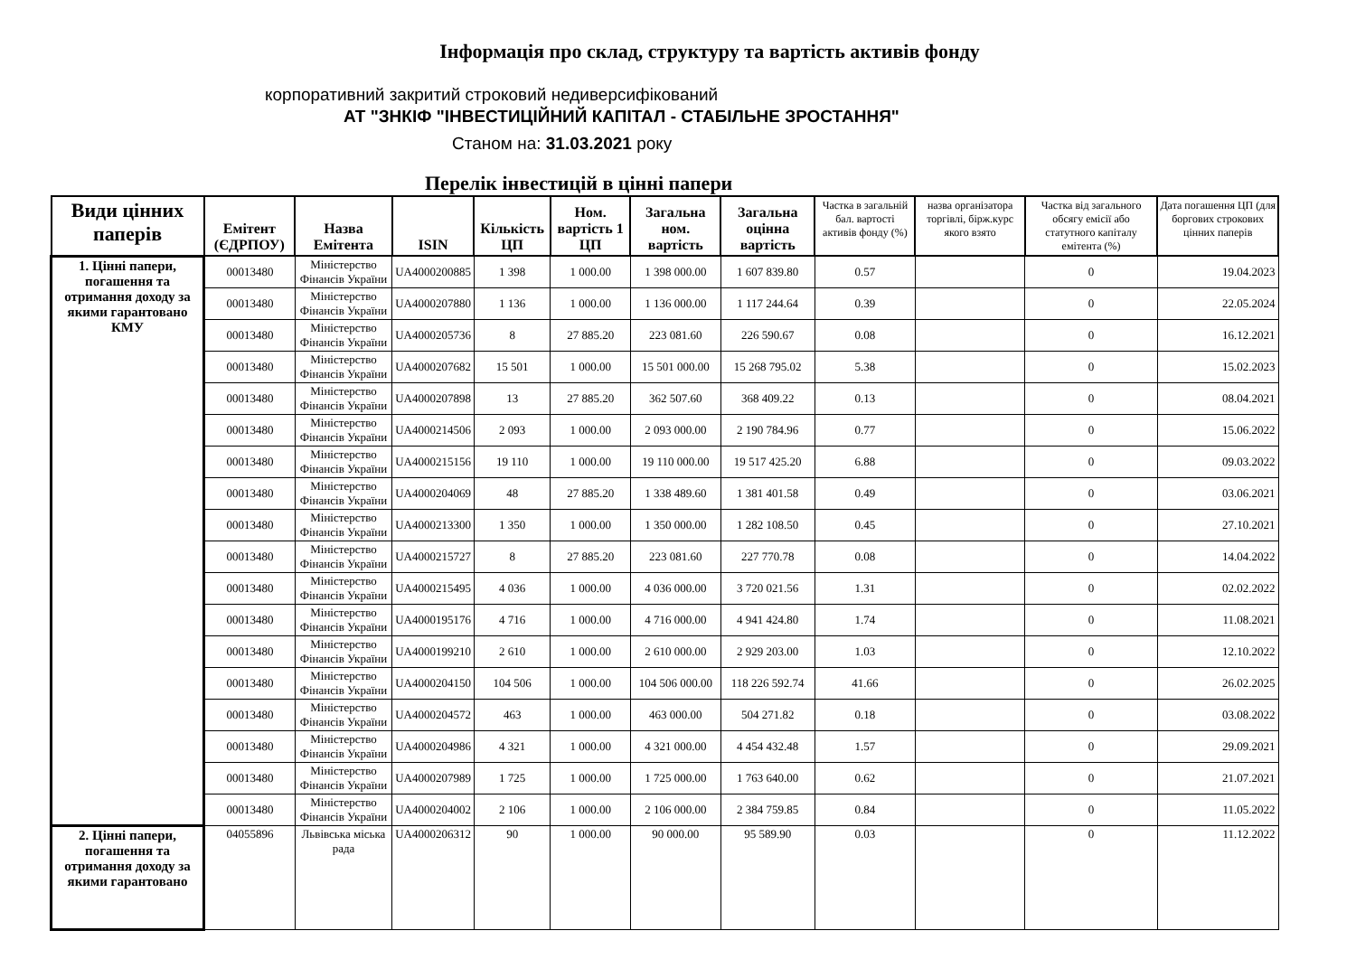Інформація про склад, структуру та вартість активів фонду
корпоративний закритий строковий недиверсифікований
АТ "ЗНКІФ "ІНВЕСТИЦІЙНИЙ КАПІТАЛ - СТАБІЛЬНЕ ЗРОСТАННЯ"
Станом на: 31.03.2021 року
Перелік інвестицій в цінні папери
| Види цінних паперів | Емітент (ЄДРПОУ) | Назва Емітента | ISIN | Кількість ЦП | Ном. вартість 1 ЦП | Загальна ном. вартість | Загальна оцінна вартість | Частка в загальній бал. вартості активів фонду (%) | назва організатора торгівлі, бірж.курс якого взято | Частка від загального обсягу емісії або статутного капіталу емітента (%) | Дата погашення ЦП (для боргових строкових цінних паперів |
| --- | --- | --- | --- | --- | --- | --- | --- | --- | --- | --- | --- |
| 1. Цінні папери, погашення та отримання доходу за якими гарантовано КМУ | 00013480 | Міністерство Фінансів України | UA4000200885 | 1 398 | 1 000.00 | 1 398 000.00 | 1 607 839.80 | 0.57 | | 0 | 19.04.2023 |
| | 00013480 | Міністерство Фінансів України | UA4000207880 | 1 136 | 1 000.00 | 1 136 000.00 | 1 117 244.64 | 0.39 | | 0 | 22.05.2024 |
| | 00013480 | Міністерство Фінансів України | UA4000205736 | 8 | 27 885.20 | 223 081.60 | 226 590.67 | 0.08 | | 0 | 16.12.2021 |
| | 00013480 | Міністерство Фінансів України | UA4000207682 | 15 501 | 1 000.00 | 15 501 000.00 | 15 268 795.02 | 5.38 | | 0 | 15.02.2023 |
| | 00013480 | Міністерство Фінансів України | UA4000207898 | 13 | 27 885.20 | 362 507.60 | 368 409.22 | 0.13 | | 0 | 08.04.2021 |
| | 00013480 | Міністерство Фінансів України | UA4000214506 | 2 093 | 1 000.00 | 2 093 000.00 | 2 190 784.96 | 0.77 | | 0 | 15.06.2022 |
| | 00013480 | Міністерство Фінансів України | UA4000215156 | 19 110 | 1 000.00 | 19 110 000.00 | 19 517 425.20 | 6.88 | | 0 | 09.03.2022 |
| | 00013480 | Міністерство Фінансів України | UA4000204069 | 48 | 27 885.20 | 1 338 489.60 | 1 381 401.58 | 0.49 | | 0 | 03.06.2021 |
| | 00013480 | Міністерство Фінансів України | UA4000213300 | 1 350 | 1 000.00 | 1 350 000.00 | 1 282 108.50 | 0.45 | | 0 | 27.10.2021 |
| | 00013480 | Міністерство Фінансів України | UA4000215727 | 8 | 27 885.20 | 223 081.60 | 227 770.78 | 0.08 | | 0 | 14.04.2022 |
| | 00013480 | Міністерство Фінансів України | UA4000215495 | 4 036 | 1 000.00 | 4 036 000.00 | 3 720 021.56 | 1.31 | | 0 | 02.02.2022 |
| | 00013480 | Міністерство Фінансів України | UA4000195176 | 4 716 | 1 000.00 | 4 716 000.00 | 4 941 424.80 | 1.74 | | 0 | 11.08.2021 |
| | 00013480 | Міністерство Фінансів України | UA4000199210 | 2 610 | 1 000.00 | 2 610 000.00 | 2 929 203.00 | 1.03 | | 0 | 12.10.2022 |
| | 00013480 | Міністерство Фінансів України | UA4000204150 | 104 506 | 1 000.00 | 104 506 000.00 | 118 226 592.74 | 41.66 | | 0 | 26.02.2025 |
| | 00013480 | Міністерство Фінансів України | UA4000204572 | 463 | 1 000.00 | 463 000.00 | 504 271.82 | 0.18 | | 0 | 03.08.2022 |
| | 00013480 | Міністерство Фінансів України | UA4000204986 | 4 321 | 1 000.00 | 4 321 000.00 | 4 454 432.48 | 1.57 | | 0 | 29.09.2021 |
| | 00013480 | Міністерство Фінансів України | UA4000207989 | 1 725 | 1 000.00 | 1 725 000.00 | 1 763 640.00 | 0.62 | | 0 | 21.07.2021 |
| | 00013480 | Міністерство Фінансів України | UA4000204002 | 2 106 | 1 000.00 | 2 106 000.00 | 2 384 759.85 | 0.84 | | 0 | 11.05.2022 |
| 2. Цінні папери, погашення та отримання доходу за якими гарантовано | 04055896 | Львівська міська рада | UA4000206312 | 90 | 1 000.00 | 90 000.00 | 95 589.90 | 0.03 | | 0 | 11.12.2022 |